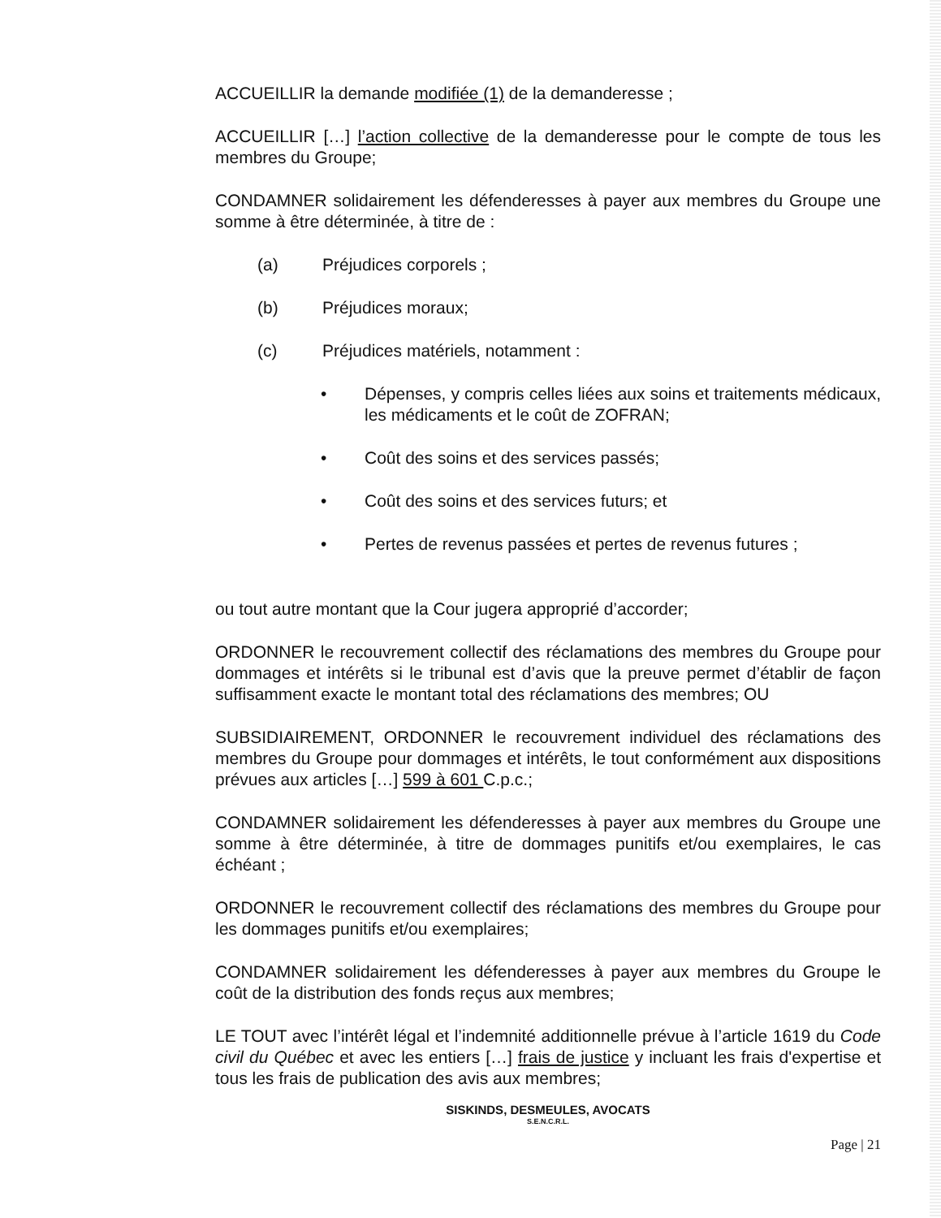ACCUEILLIR la demande modifiée (1) de la demanderesse ;
ACCUEILLIR […] l’action collective de la demanderesse pour le compte de tous les membres du Groupe;
CONDAMNER solidairement les défenderesses à payer aux membres du Groupe une somme à être déterminée, à titre de :
(a) Préjudices corporels ;
(b) Préjudices moraux;
(c) Préjudices matériels, notamment :
• Dépenses, y compris celles liées aux soins et traitements médicaux, les médicaments et le coût de ZOFRAN;
• Coût des soins et des services passés;
• Coût des soins et des services futurs; et
• Pertes de revenus passées et pertes de revenus futures ;
ou tout autre montant que la Cour jugera approprié d’accorder;
ORDONNER le recouvrement collectif des réclamations des membres du Groupe pour dommages et intérêts si le tribunal est d’avis que la preuve permet d’établir de façon suffisamment exacte le montant total des réclamations des membres; OU
SUBSIDIAIREMENT, ORDONNER le recouvrement individuel des réclamations des membres du Groupe pour dommages et intérêts, le tout conformément aux dispositions prévues aux articles […] 599 à 601 C.p.c.;
CONDAMNER solidairement les défenderesses à payer aux membres du Groupe une somme à être déterminée, à titre de dommages punitifs et/ou exemplaires, le cas échéant ;
ORDONNER le recouvrement collectif des réclamations des membres du Groupe pour les dommages punitifs et/ou exemplaires;
CONDAMNER solidairement les défenderesses à payer aux membres du Groupe le coût de la distribution des fonds reçus aux membres;
LE TOUT avec l’intérêt légal et l’indemnité additionnelle prévue à l’article 1619 du Code civil du Québec et avec les entiers […] frais de justice y incluant les frais d'expertise et tous les frais de publication des avis aux membres;
SISKINDS, DESMEULES, AVOCATS
S.E.N.C.R.L.
Page | 21